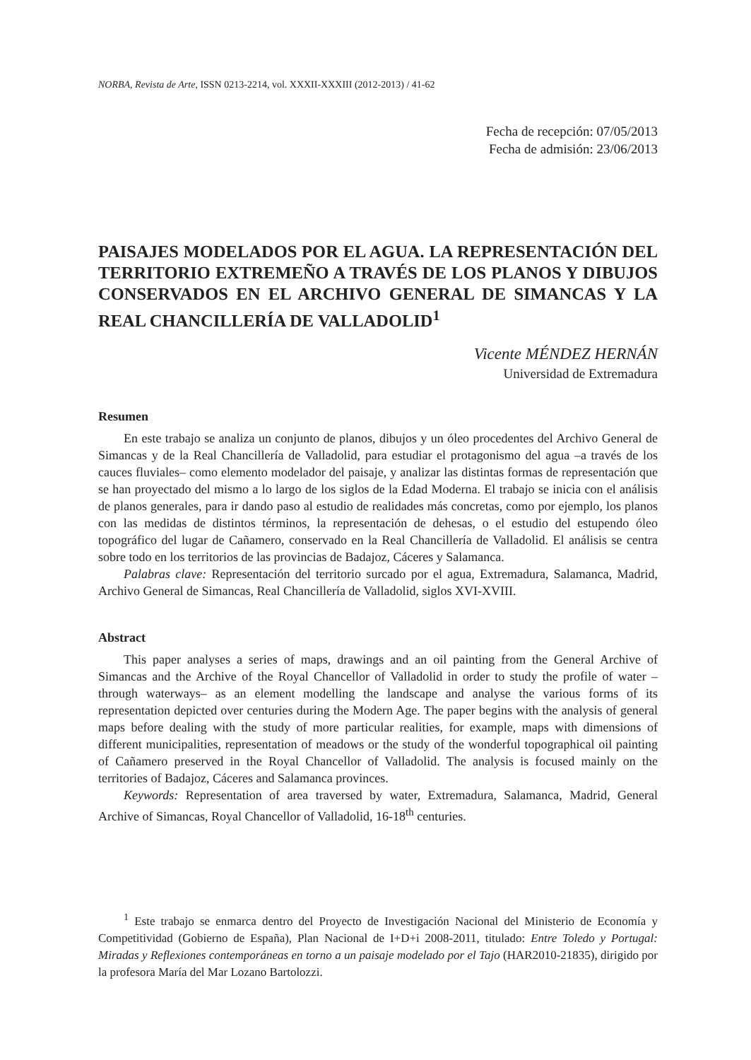NORBA, Revista de Arte, ISSN 0213-2214, vol. XXXII-XXXIII (2012-2013) / 41-62
Fecha de recepción: 07/05/2013
Fecha de admisión: 23/06/2013
PAISAJES MODELADOS POR EL AGUA. LA REPRESENTACIÓN DEL TERRITORIO EXTREMEÑO A TRAVÉS DE LOS PLANOS Y DIBUJOS CONSERVADOS EN EL ARCHIVO GENERAL DE SIMANCAS Y LA REAL CHANCILLERÍA DE VALLADOLID<sup>1</sup>
Vicente MÉNDEZ HERNÁN
Universidad de Extremadura
Resumen
En este trabajo se analiza un conjunto de planos, dibujos y un óleo procedentes del Archivo General de Simancas y de la Real Chancillería de Valladolid, para estudiar el protagonismo del agua –a través de los cauces fluviales– como elemento modelador del paisaje, y analizar las distintas formas de representación que se han proyectado del mismo a lo largo de los siglos de la Edad Moderna. El trabajo se inicia con el análisis de planos generales, para ir dando paso al estudio de realidades más concretas, como por ejemplo, los planos con las medidas de distintos términos, la representación de dehesas, o el estudio del estupendo óleo topográfico del lugar de Cañamero, conservado en la Real Chancillería de Valladolid. El análisis se centra sobre todo en los territorios de las provincias de Badajoz, Cáceres y Salamanca.
Palabras clave: Representación del territorio surcado por el agua, Extremadura, Salamanca, Madrid, Archivo General de Simancas, Real Chancillería de Valladolid, siglos XVI-XVIII.
Abstract
This paper analyses a series of maps, drawings and an oil painting from the General Archive of Simancas and the Archive of the Royal Chancellor of Valladolid in order to study the profile of water –through waterways– as an element modelling the landscape and analyse the various forms of its representation depicted over centuries during the Modern Age. The paper begins with the analysis of general maps before dealing with the study of more particular realities, for example, maps with dimensions of different municipalities, representation of meadows or the study of the wonderful topographical oil painting of Cañamero preserved in the Royal Chancellor of Valladolid. The analysis is focused mainly on the territories of Badajoz, Cáceres and Salamanca provinces.
Keywords: Representation of area traversed by water, Extremadura, Salamanca, Madrid, General Archive of Simancas, Royal Chancellor of Valladolid, 16-18<sup>th</sup> centuries.
<sup>1</sup> Este trabajo se enmarca dentro del Proyecto de Investigación Nacional del Ministerio de Economía y Competitividad (Gobierno de España), Plan Nacional de I+D+i 2008-2011, titulado: Entre Toledo y Portugal: Miradas y Reflexiones contemporáneas en torno a un paisaje modelado por el Tajo (HAR2010-21835), dirigido por la profesora María del Mar Lozano Bartolozzi.